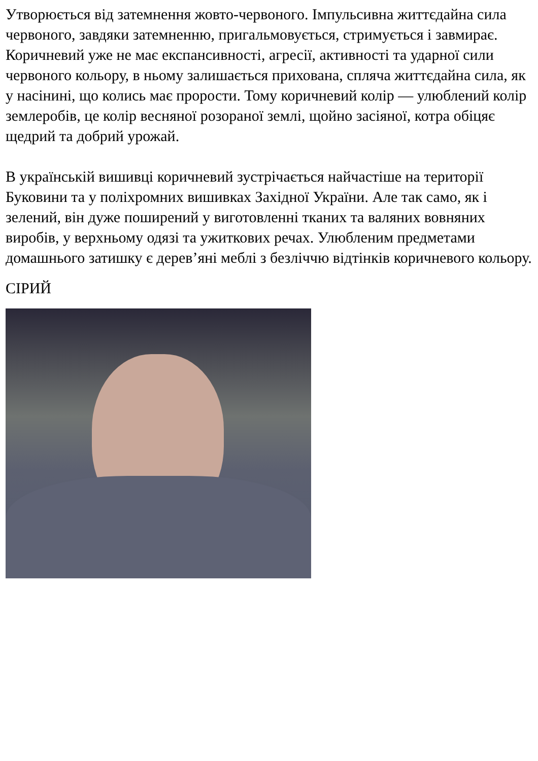Утворюється від затемнення жовто-червоного. Імпульсивна життєдайна сила червоного, завдяки затемненню, пригальмовується, стримується і завмирає. Коричневий уже не має експансивності, агресії, активності та ударної сили червоного кольору, в ньому залишається прихована, спляча життєдайна сила, як у насінині, що колись має прорости. Тому коричневий колір — улюблений колір землеробів, це колір весняної розораної землі, щойно засіяної, котра обіцяє щедрий та добрий урожай.
В українській вишивці коричневий зустрічається найчастіше на території Буковини та у поліхромних вишивках Західної України. Але так само, як і зелений, він дуже поширений у виготовленні тканих та валяних вовняних виробів, у верхньому одязі та ужиткових речах. Улюбленим предметами домашнього затишку є дерев’яні меблі з безліччю відтінків коричневого кольору.
СІРИЙ